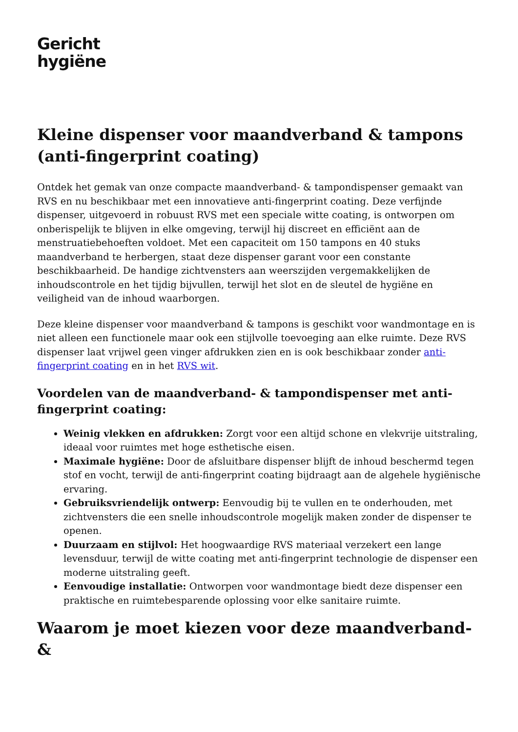Gericht
hygiëne
Kleine dispenser voor maandverband & tampons (anti-fingerprint coating)
Ontdek het gemak van onze compacte maandverband- & tampondispenser gemaakt van RVS en nu beschikbaar met een innovatieve anti-fingerprint coating. Deze verfijnde dispenser, uitgevoerd in robuust RVS met een speciale witte coating, is ontworpen om onberispelijk te blijven in elke omgeving, terwijl hij discreet en efficiënt aan de menstruatiebehoeften voldoet. Met een capaciteit om 150 tampons en 40 stuks maandverband te herbergen, staat deze dispenser garant voor een constante beschikbaarheid. De handige zichtvensters aan weerszijden vergemakkelijken de inhoudscontrole en het tijdig bijvullen, terwijl het slot en de sleutel de hygiëne en veiligheid van de inhoud waarborgen.
Deze kleine dispenser voor maandverband & tampons is geschikt voor wandmontage en is niet alleen een functionele maar ook een stijlvolle toevoeging aan elke ruimte. Deze RVS dispenser laat vrijwel geen vinger afdrukken zien en is ook beschikbaar zonder anti-fingerprint coating en in het RVS wit.
Voordelen van de maandverband- & tampondispenser met anti-fingerprint coating:
Weinig vlekken en afdrukken: Zorgt voor een altijd schone en vlekvrije uitstraling, ideaal voor ruimtes met hoge esthetische eisen.
Maximale hygiëne: Door de afsluitbare dispenser blijft de inhoud beschermd tegen stof en vocht, terwijl de anti-fingerprint coating bijdraagt aan de algehele hygiënische ervaring.
Gebruiksvriendelijk ontwerp: Eenvoudig bij te vullen en te onderhouden, met zichtvensters die een snelle inhoudscontrole mogelijk maken zonder de dispenser te openen.
Duurzaam en stijlvol: Het hoogwaardige RVS materiaal verzekert een lange levensduur, terwijl de witte coating met anti-fingerprint technologie de dispenser een moderne uitstraling geeft.
Eenvoudige installatie: Ontworpen voor wandmontage biedt deze dispenser een praktische en ruimtebesparende oplossing voor elke sanitaire ruimte.
Waarom je moet kiezen voor deze maandverband- &